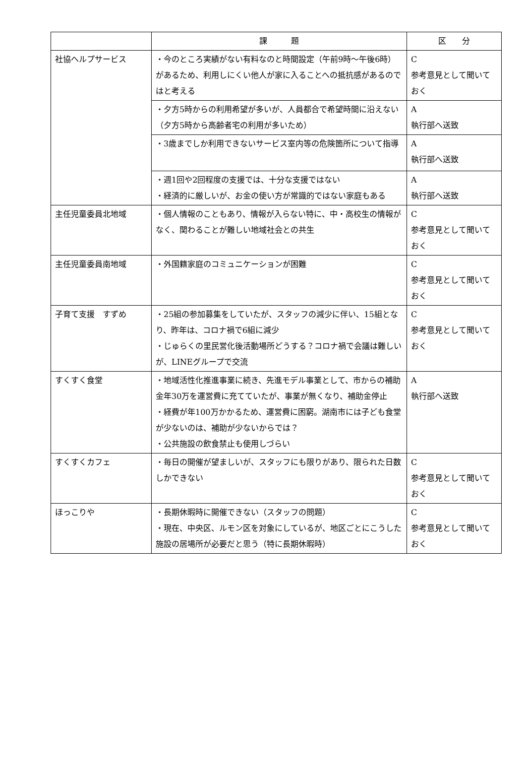| | 課 題 | 区 分 |
| --- | --- | --- |
| 社協ヘルプサービス | ・今のところ実績がない有料なのと時間設定（午前9時〜午後6時）があるため、利用しにくい他人が家に入ることへの抵抗感があるのではと考える | C 参考意見として聞いておく |
| | ・夕方5時からの利用希望が多いが、人員都合で希望時間に沿えない（夕方5時から高齢者宅の利用が多いため） | A 執行部へ送致 |
| | ・3歳までしか利用できないサービス室内等の危険箇所について指導 | A 執行部へ送致 |
| | ・週1回や2回程度の支援では、十分な支援ではない ・経済的に厳しいが、お金の使い方が常識的ではない家庭もある | A 執行部へ送致 |
| 主任児童委員北地域 | ・個人情報のこともあり、情報が入らない特に、中・高校生の情報がなく、関わることが難しい地域社会との共生 | C 参考意見として聞いておく |
| 主任児童委員南地域 | ・外国籍家庭のコミュニケーションが困難 | C 参考意見として聞いておく |
| 子育て支援 すずめ | ・25組の参加募集をしていたが、スタッフの減少に伴い、15組となり、昨年は、コロナ禍で6組に減少 ・じゅらくの里民営化後活動場所どうする？コロナ禍で会議は難しいが、LINEグループで交流 | C 参考意見として聞いておく |
| すくすく食堂 | ・地域活性化推進事業に続き、先進モデル事業として、市からの補助金年30万を運営費に充てていたが、事業が無くなり、補助金停止 ・経費が年100万かかるため、運営費に困窮。湖南市には子ども食堂が少ないのは、補助が少ないからでは？ ・公共施設の飲食禁止も使用しづらい | A 執行部へ送致 |
| すくすくカフェ | ・毎日の開催が望ましいが、スタッフにも限りがあり、限られた日数しかできない | C 参考意見として聞いておく |
| ほっこりや | ・長期休暇時に開催できない（スタッフの問題） ・現在、中央区、ルモン区を対象にしているが、地区ごとにこうした施設の居場所が必要だと思う（特に長期休暇時） | C 参考意見として聞いておく |